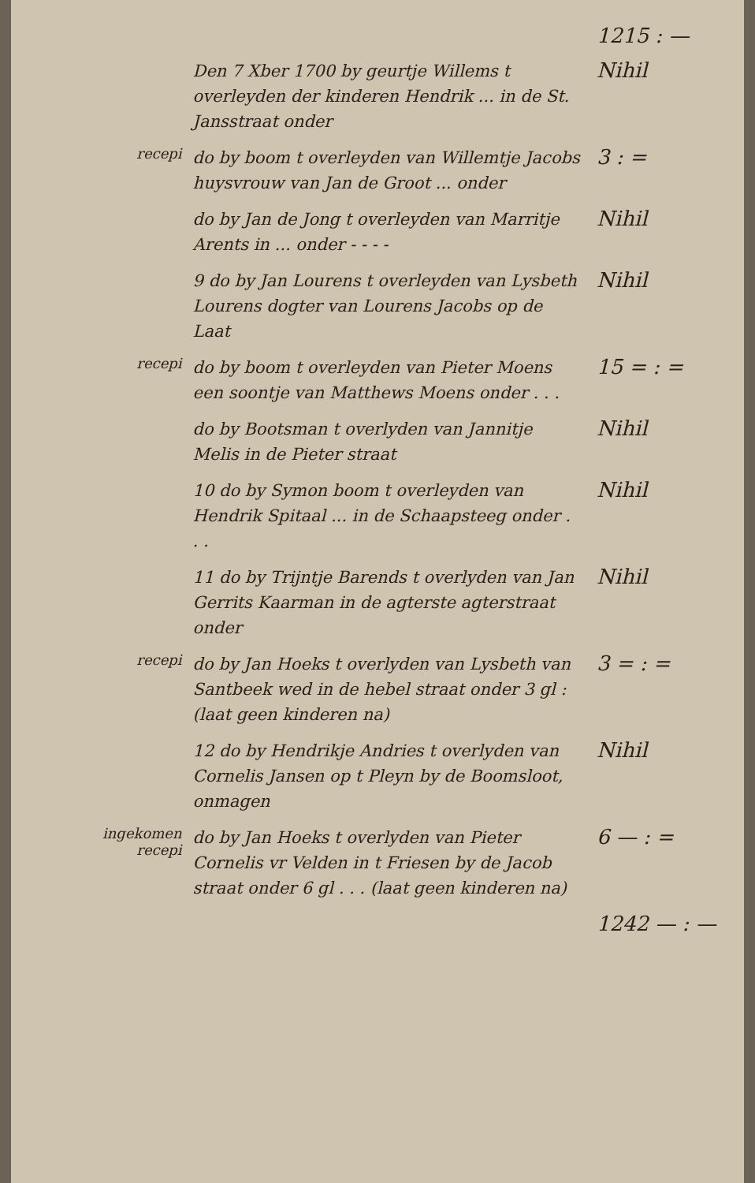1215 : —
Den 7 Xber 1700 by geurtje Willems t overleyden der kinderen Hendrik ... in de St. Jansstraat onder
Nihil
recepi
do by boom t overleyden van Willemtje Jacobs huysvrouw van Jan de Groot ... onder
3 : =
do by Jan de Jong t overleyden van Marritje Arents in ... onder - - - -
Nihil
9 do by Jan Lourens t overleyden van Lysbeth Lourens dogter van Lourens Jacobs op de Laat
Nihil
recepi
do by boom t overleyden van Pieter Moens een soontje van Matthews Moens onder . . .
15 = : =
do by Bootsman t overlyden van Jannitje Melis in de Pieter straat
Nihil
10 do by Symon boom t overleyden van Hendrik Spitaal ... in de Schaapsteeg onder . . .
Nihil
11 do by Trijntje Barends t overlyden van Jan Gerrits Kaarman in de agterste agterstraat onder
Nihil
recepi
do by Jan Hoeks t overlyden van Lysbeth van Santbeek wed in de hebel straat onder 3 gl : (laat geen kinderen na)
3 = : =
12 do by Hendrikje Andries t overlyden van Cornelis Jansen op t Pleyn by de Boomsloot, onmagen
Nihil
ingekomen
recepi
do by Jan Hoeks t overlyden van Pieter Cornelis vr Velden in t Friesen by de Jacob straat onder 6 gl . . . (laat geen kinderen na)
6 — : =
1242 — : —